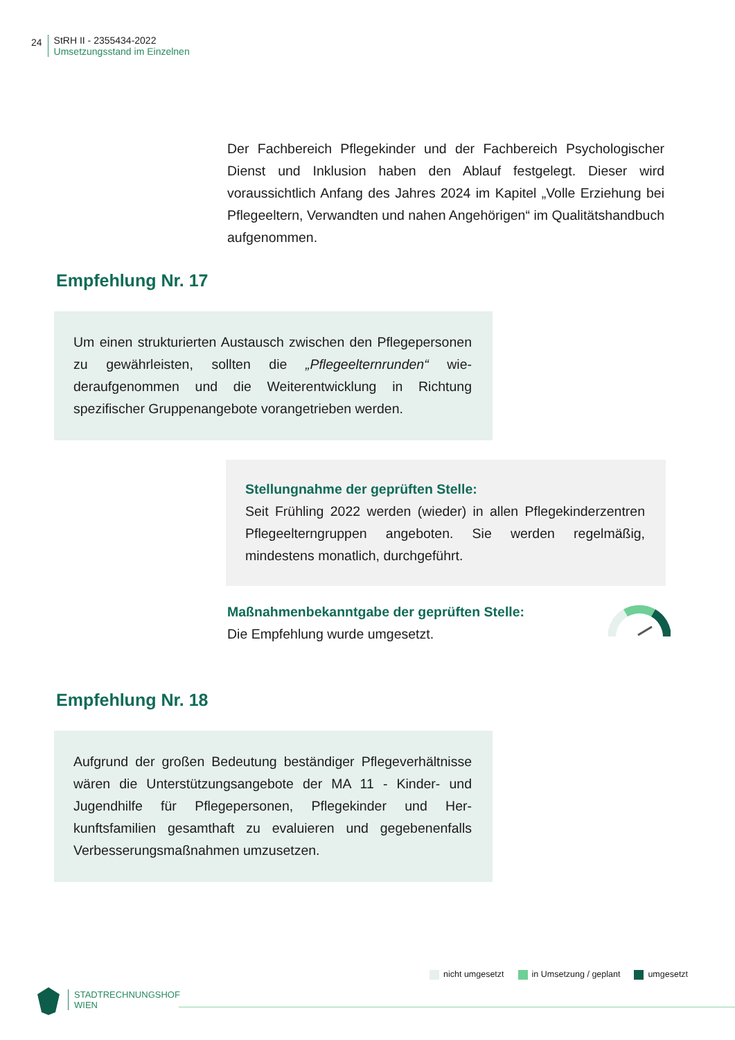24
StRH II - 2355434-2022
Umsetzungsstand im Einzelnen
Der Fachbereich Pflegekinder und der Fachbereich Psychologi­scher Dienst und Inklusion haben den Ablauf festgelegt. Dieser wird voraussichtlich Anfang des Jahres 2024 im Kapitel „Volle Er­ziehung bei Pflegeeltern, Verwandten und nahen Angehörigen“ im Qualitätshandbuch aufgenommen.
Empfehlung Nr. 17
Um einen strukturierten Austausch zwischen den Pflegeper­sonen zu gewährleisten, sollten die „Pflegeelternrunden“ wie­deraufgenommen und die Weiterentwicklung in Richtung spezifischer Gruppenangebote vorangetrieben werden.
Stellungnahme der geprüften Stelle:
Seit Frühling 2022 werden (wieder) in allen Pflegekinderzen­tren Pflegeelterngruppen angeboten. Sie werden regelmä­ßig, mindestens monatlich, durchgeführt.
Maßnahmenbekanntgabe der geprüften Stelle:
Die Empfehlung wurde umgesetzt.
Empfehlung Nr. 18
Aufgrund der großen Bedeutung beständiger Pflegeverhält­nisse wären die Unterstützungsangebote der MA 11 - Kinder- und Jugendhilfe für Pflegepersonen, Pflegekinder und Her­kunftsfamilien gesamthaft zu evaluieren und gegebenen­falls Verbesserungsmaßnahmen umzusetzen.
nicht umgesetzt in Umsetzung / geplant umgesetzt
STADTRECHNUNGSHOF
WIEN